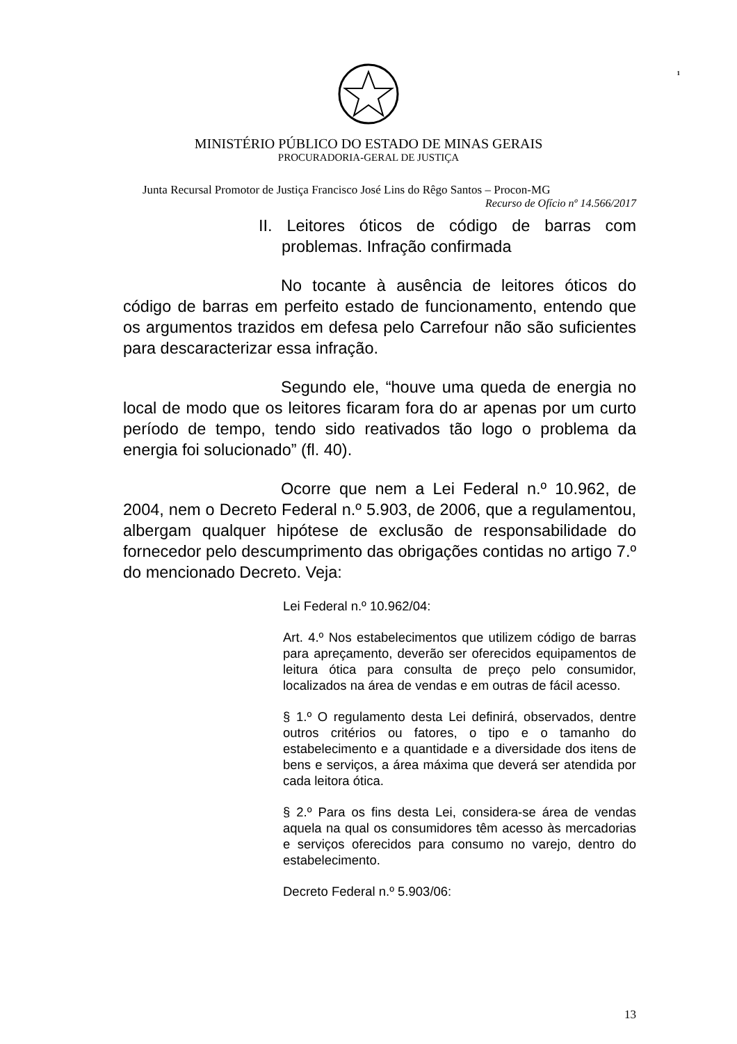1
MINISTÉRIO PÚBLICO DO ESTADO DE MINAS GERAIS
PROCURADORIA-GERAL DE JUSTIÇA
Junta Recursal Promotor de Justiça Francisco José Lins do Rêgo Santos – Procon-MG
Recurso de Ofício nº 14.566/2017
II. Leitores óticos de código de barras com problemas. Infração confirmada
No tocante à ausência de leitores óticos do código de barras em perfeito estado de funcionamento, entendo que os argumentos trazidos em defesa pelo Carrefour não são suficientes para descaracterizar essa infração.
Segundo ele, “houve uma queda de energia no local de modo que os leitores ficaram fora do ar apenas por um curto período de tempo, tendo sido reativados tão logo o problema da energia foi solucionado” (fl. 40).
Ocorre que nem a Lei Federal n.º 10.962, de 2004, nem o Decreto Federal n.º 5.903, de 2006, que a regulamentou, albergam qualquer hipótese de exclusão de responsabilidade do fornecedor pelo descumprimento das obrigações contidas no artigo 7.º do mencionado Decreto. Veja:
Lei Federal n.º 10.962/04:
Art. 4.º Nos estabelecimentos que utilizem código de barras para apreçamento, deverão ser oferecidos equipamentos de leitura ótica para consulta de preço pelo consumidor, localizados na área de vendas e em outras de fácil acesso.
§ 1.º O regulamento desta Lei definirá, observados, dentre outros critérios ou fatores, o tipo e o tamanho do estabelecimento e a quantidade e a diversidade dos itens de bens e serviços, a área máxima que deverá ser atendida por cada leitora ótica.
§ 2.º Para os fins desta Lei, considera-se área de vendas aquela na qual os consumidores têm acesso às mercadorias e serviços oferecidos para consumo no varejo, dentro do estabelecimento.
Decreto Federal n.º 5.903/06:
13